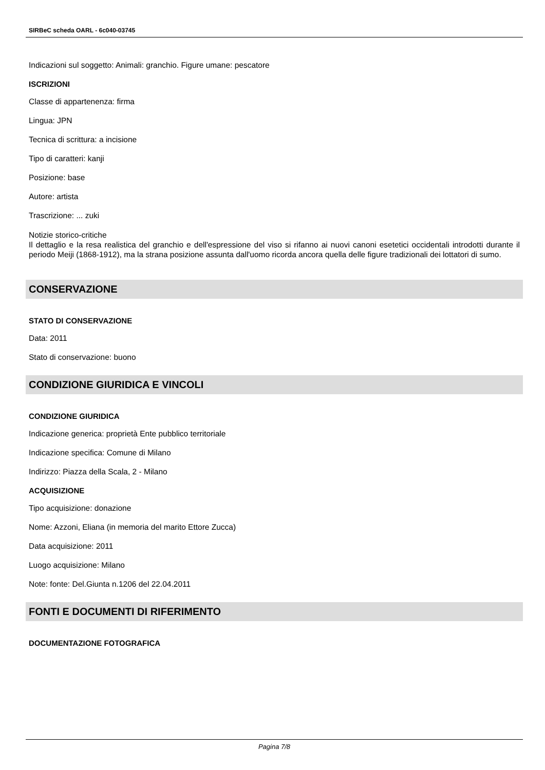SIRBeC scheda OARL - 6c040-03745
Indicazioni sul soggetto: Animali: granchio. Figure umane: pescatore
ISCRIZIONI
Classe di appartenenza: firma
Lingua: JPN
Tecnica di scrittura: a incisione
Tipo di caratteri: kanji
Posizione: base
Autore: artista
Trascrizione: ... zuki
Notizie storico-critiche
Il dettaglio e la resa realistica del granchio e dell'espressione del viso si rifanno ai nuovi canoni esetetici occidentali introdotti durante il periodo Meiji (1868-1912), ma la strana posizione assunta dall'uomo ricorda ancora quella delle figure tradizionali dei lottatori di sumo.
CONSERVAZIONE
STATO DI CONSERVAZIONE
Data: 2011
Stato di conservazione: buono
CONDIZIONE GIURIDICA E VINCOLI
CONDIZIONE GIURIDICA
Indicazione generica: proprietà Ente pubblico territoriale
Indicazione specifica: Comune di Milano
Indirizzo: Piazza della Scala, 2 - Milano
ACQUISIZIONE
Tipo acquisizione: donazione
Nome: Azzoni, Eliana (in memoria del marito Ettore Zucca)
Data acquisizione: 2011
Luogo acquisizione: Milano
Note: fonte: Del.Giunta n.1206 del 22.04.2011
FONTI E DOCUMENTI DI RIFERIMENTO
DOCUMENTAZIONE FOTOGRAFICA
Pagina 7/8